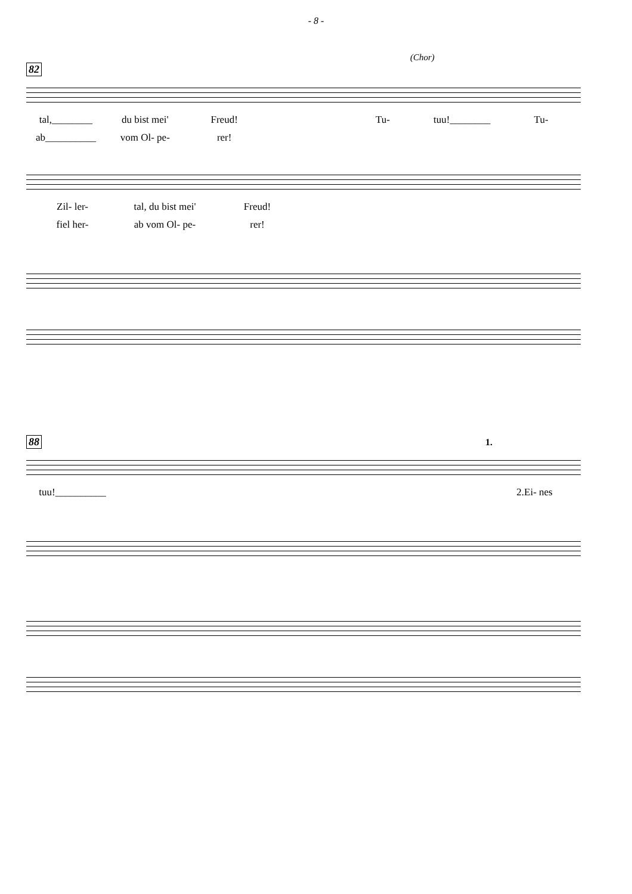- 8 -
(Chor)
82
tal,________ du bist mei' Freud! Tu- tuu!________ Tu-
ab__________ vom Ol- pe- rer!
Zil- ler- tal, du bist mei' Freud!
fiel her- ab vom Ol- pe- rer!
88 1.
tuu!__________ 2.Ei- nes